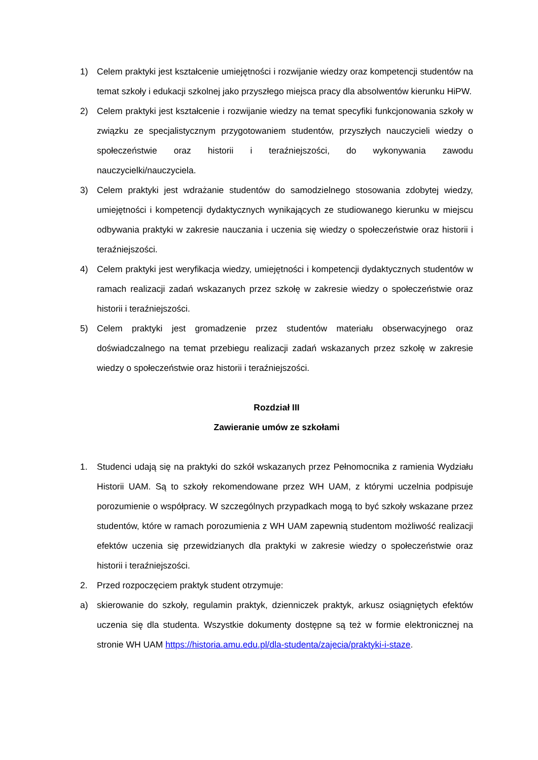1) Celem praktyki jest kształcenie umiejętności i rozwijanie wiedzy oraz kompetencji studentów na temat szkoły i edukacji szkolnej jako przyszłego miejsca pracy dla absolwentów kierunku HiPW.
2) Celem praktyki jest kształcenie i rozwijanie wiedzy na temat specyfiki funkcjonowania szkoły w związku ze specjalistycznym przygotowaniem studentów, przyszłych nauczycieli wiedzy o społeczeństwie oraz historii i teraźniejszości, do wykonywania zawodu nauczycielki/nauczyciela.
3) Celem praktyki jest wdrażanie studentów do samodzielnego stosowania zdobytej wiedzy, umiejętności i kompetencji dydaktycznych wynikających ze studiowanego kierunku w miejscu odbywania praktyki w zakresie nauczania i uczenia się wiedzy o społeczeństwie oraz historii i teraźniejszości.
4) Celem praktyki jest weryfikacja wiedzy, umiejętności i kompetencji dydaktycznych studentów w ramach realizacji zadań wskazanych przez szkołę w zakresie wiedzy o społeczeństwie oraz historii i teraźniejszości.
5) Celem praktyki jest gromadzenie przez studentów materiału obserwacyjnego oraz doświadczalnego na temat przebiegu realizacji zadań wskazanych przez szkołę w zakresie wiedzy o społeczeństwie oraz historii i teraźniejszości.
Rozdział III
Zawieranie umów ze szkołami
1. Studenci udają się na praktyki do szkół wskazanych przez Pełnomocnika z ramienia Wydziału Historii UAM. Są to szkoły rekomendowane przez WH UAM, z którymi uczelnia podpisuje porozumienie o współpracy. W szczególnych przypadkach mogą to być szkoły wskazane przez studentów, które w ramach porozumienia z WH UAM zapewnią studentom możliwość realizacji efektów uczenia się przewidzianych dla praktyki w zakresie wiedzy o społeczeństwie oraz historii i teraźniejszości.
2. Przed rozpoczęciem praktyk student otrzymuje:
a) skierowanie do szkoły, regulamin praktyk, dzienniczek praktyk, arkusz osiągniętych efektów uczenia się dla studenta. Wszystkie dokumenty dostępne są też w formie elektronicznej na stronie WH UAM https://historia.amu.edu.pl/dla-studenta/zajecia/praktyki-i-staze.